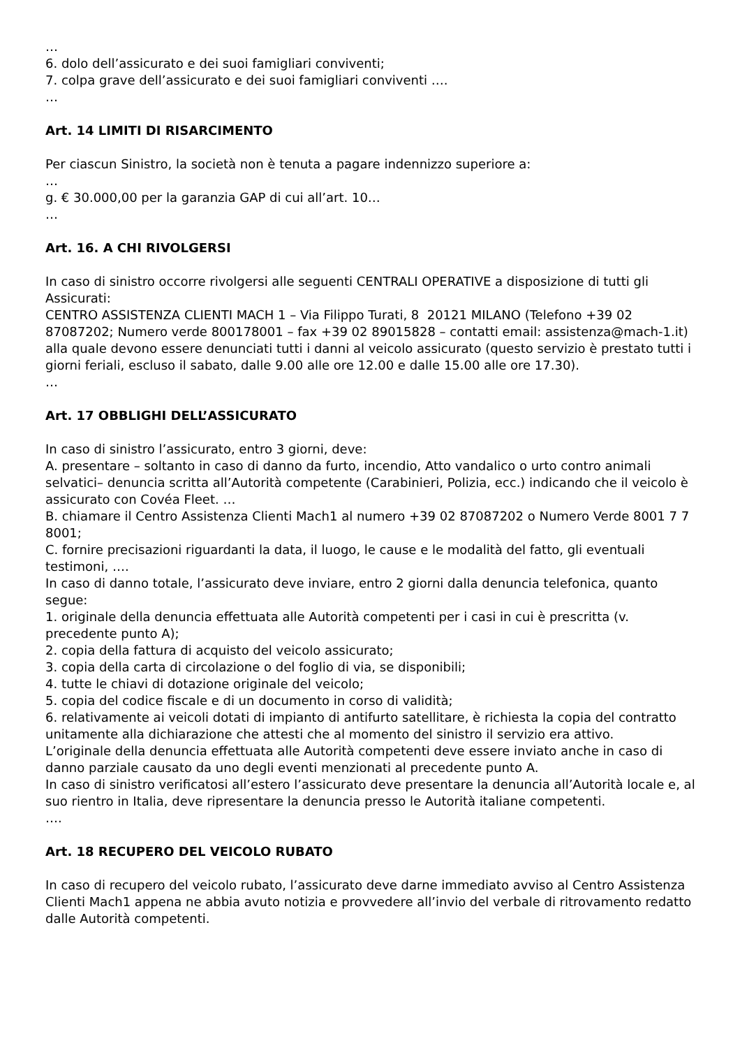…
6. dolo dell’assicurato e dei suoi famigliari conviventi;
7. colpa grave dell’assicurato e dei suoi famigliari conviventi ….
…
Art. 14 LIMITI DI RISARCIMENTO
Per ciascun Sinistro, la società non è tenuta a pagare indennizzo superiore a:
…
g. € 30.000,00 per la garanzia GAP di cui all’art. 10…
…
Art. 16. A CHI RIVOLGERSI
In caso di sinistro occorre rivolgersi alle seguenti CENTRALI OPERATIVE a disposizione di tutti gli Assicurati:
CENTRO ASSISTENZA CLIENTI MACH 1 – Via Filippo Turati, 8 20121 MILANO (Telefono +39 02 87087202; Numero verde 800178001 – fax +39 02 89015828 – contatti email: assistenza@mach-1.it) alla quale devono essere denunciati tutti i danni al veicolo assicurato (questo servizio è prestato tutti i giorni feriali, escluso il sabato, dalle 9.00 alle ore 12.00 e dalle 15.00 alle ore 17.30).
…
Art. 17 OBBLIGHI DELL’ASSICURATO
In caso di sinistro l’assicurato, entro 3 giorni, deve:
A. presentare – soltanto in caso di danno da furto, incendio, Atto vandalico o urto contro animali selvatici– denuncia scritta all’Autorità competente (Carabinieri, Polizia, ecc.) indicando che il veicolo è assicurato con Covéa Fleet. …
B. chiamare il Centro Assistenza Clienti Mach1 al numero +39 02 87087202 o Numero Verde 8001 7 7 8001;
C. fornire precisazioni riguardanti la data, il luogo, le cause e le modalità del fatto, gli eventuali testimoni, ….
In caso di danno totale, l’assicurato deve inviare, entro 2 giorni dalla denuncia telefonica, quanto segue:
1. originale della denuncia effettuata alle Autorità competenti per i casi in cui è prescritta (v. precedente punto A);
2. copia della fattura di acquisto del veicolo assicurato;
3. copia della carta di circolazione o del foglio di via, se disponibili;
4. tutte le chiavi di dotazione originale del veicolo;
5. copia del codice fiscale e di un documento in corso di validità;
6. relativamente ai veicoli dotati di impianto di antifurto satellitare, è richiesta la copia del contratto unitamente alla dichiarazione che attesti che al momento del sinistro il servizio era attivo.
L’originale della denuncia effettuata alle Autorità competenti deve essere inviato anche in caso di danno parziale causato da uno degli eventi menzionati al precedente punto A.
In caso di sinistro verificatosi all’estero l’assicurato deve presentare la denuncia all’Autorità locale e, al suo rientro in Italia, deve ripresentare la denuncia presso le Autorità italiane competenti.
….
Art. 18 RECUPERO DEL VEICOLO RUBATO
In caso di recupero del veicolo rubato, l’assicurato deve darne immediato avviso al Centro Assistenza Clienti Mach1 appena ne abbia avuto notizia e provvedere all’invio del verbale di ritrovamento redatto dalle Autorità competenti.